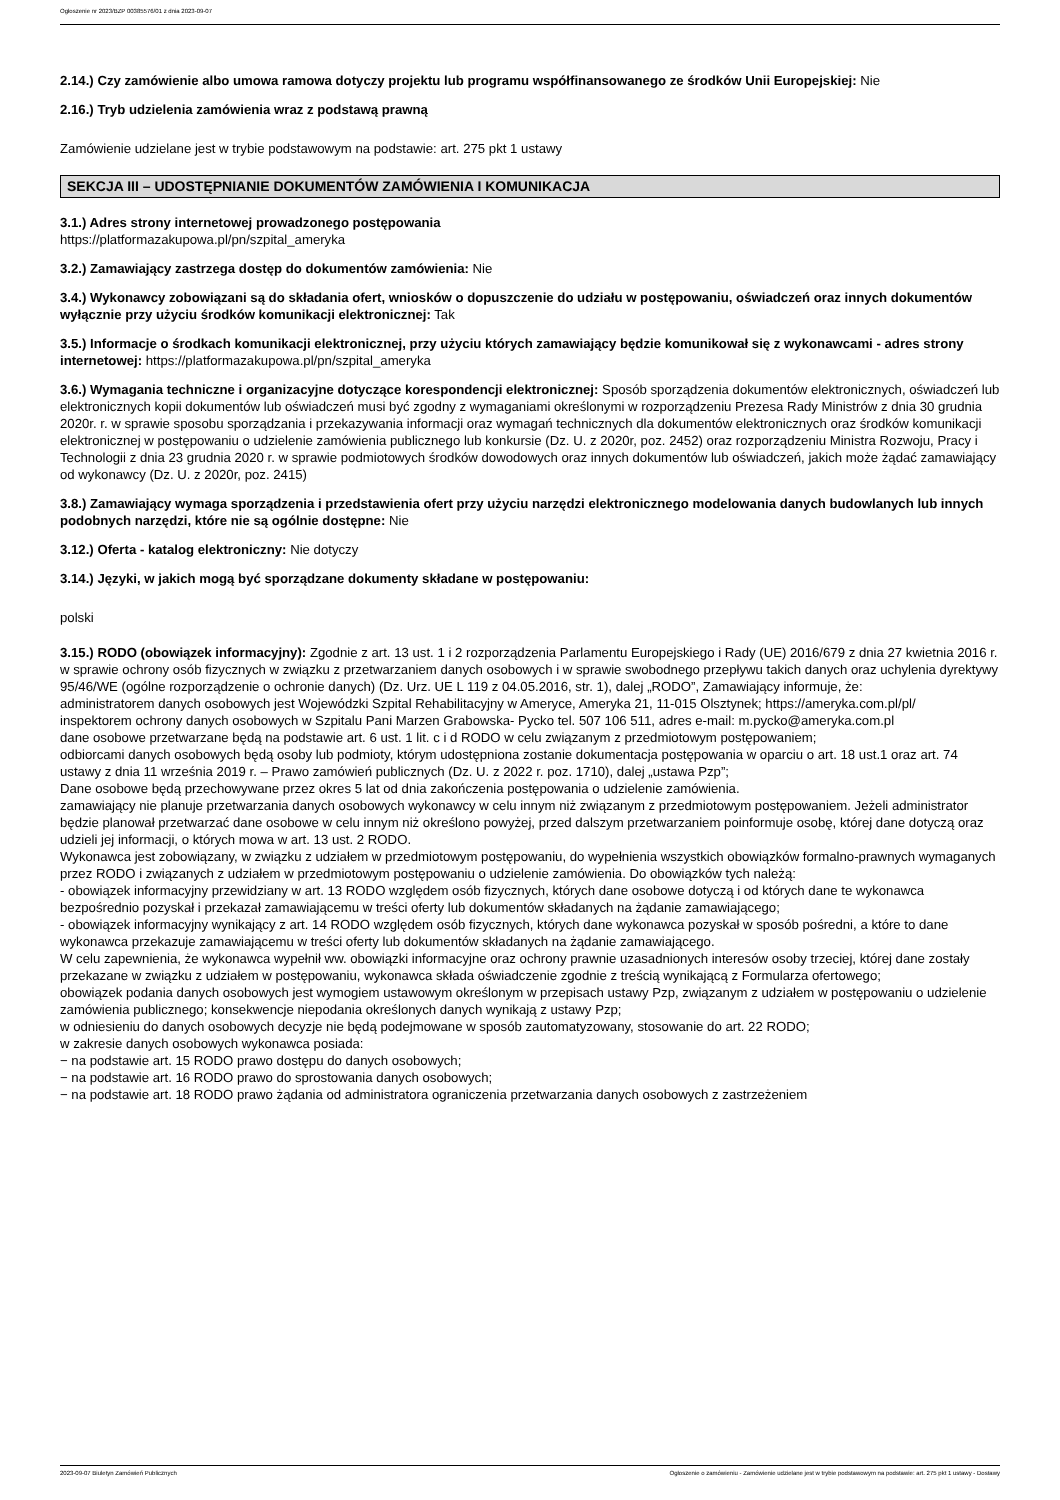Ogłoszenie nr 2023/BZP 00385576/01 z dnia 2023-09-07
2.14.) Czy zamówienie albo umowa ramowa dotyczy projektu lub programu współfinansowanego ze środków Unii Europejskiej: Nie
2.16.) Tryb udzielenia zamówienia wraz z podstawą prawną
Zamówienie udzielane jest w trybie podstawowym na podstawie: art. 275 pkt 1 ustawy
SEKCJA III – UDOSTĘPNIANIE DOKUMENTÓW ZAMÓWIENIA I KOMUNIKACJA
3.1.) Adres strony internetowej prowadzonego postępowania
https://platformazakupowa.pl/pn/szpital_ameryka
3.2.) Zamawiający zastrzega dostęp do dokumentów zamówienia: Nie
3.4.) Wykonawcy zobowiązani są do składania ofert, wniosków o dopuszczenie do udziału w postępowaniu, oświadczeń oraz innych dokumentów wyłącznie przy użyciu środków komunikacji elektronicznej: Tak
3.5.) Informacje o środkach komunikacji elektronicznej, przy użyciu których zamawiający będzie komunikował się z wykonawcami - adres strony internetowej: https://platformazakupowa.pl/pn/szpital_ameryka
3.6.) Wymagania techniczne i organizacyjne dotyczące korespondencji elektronicznej: Sposób sporządzenia dokumentów elektronicznych, oświadczeń lub elektronicznych kopii dokumentów lub oświadczeń musi być zgodny z wymaganiami określonymi w rozporządzeniu Prezesa Rady Ministrów z dnia 30 grudnia 2020r. r. w sprawie sposobu sporządzania i przekazywania informacji oraz wymagań technicznych dla dokumentów elektronicznych oraz środków komunikacji elektronicznej w postępowaniu o udzielenie zamówienia publicznego lub konkursie (Dz. U. z 2020r, poz. 2452) oraz rozporządzeniu Ministra Rozwoju, Pracy i Technologii z dnia 23 grudnia 2020 r. w sprawie podmiotowych środków dowodowych oraz innych dokumentów lub oświadczeń, jakich może żądać zamawiający od wykonawcy (Dz. U. z 2020r, poz. 2415)
3.8.) Zamawiający wymaga sporządzenia i przedstawienia ofert przy użyciu narzędzi elektronicznego modelowania danych budowlanych lub innych podobnych narzędzi, które nie są ogólnie dostępne: Nie
3.12.) Oferta - katalog elektroniczny: Nie dotyczy
3.14.) Języki, w jakich mogą być sporządzane dokumenty składane w postępowaniu:
polski
3.15.) RODO (obowiązek informacyjny): Zgodnie z art. 13 ust. 1 i 2 rozporządzenia Parlamentu Europejskiego i Rady (UE) 2016/679 z dnia 27 kwietnia 2016 r. w sprawie ochrony osób fizycznych w związku z przetwarzaniem danych osobowych i w sprawie swobodnego przepływu takich danych oraz uchylenia dyrektywy 95/46/WE (ogólne rozporządzenie o ochronie danych) (Dz. Urz. UE L 119 z 04.05.2016, str. 1), dalej „RODO”, Zamawiający informuje, że:
administratorem danych osobowych jest Wojewódzki Szpital Rehabilitacyjny w Ameryce, Ameryka 21, 11-015 Olsztynek; https://ameryka.com.pl/pl/
inspektorem ochrony danych osobowych w Szpitalu Pani Marzen Grabowska- Pycko tel. 507 106 511, adres e-mail: m.pycko@ameryka.com.pl
dane osobowe przetwarzane będą na podstawie art. 6 ust. 1 lit. c i d RODO w celu związanym z przedmiotowym postępowaniem;
odbiorcami danych osobowych będą osoby lub podmioty, którym udostępniona zostanie dokumentacja postępowania w oparciu o art. 18 ust.1 oraz art. 74 ustawy z dnia 11 września 2019 r. – Prawo zamówień publicznych (Dz. U. z 2022 r. poz. 1710), dalej „ustawa Pzp”;
Dane osobowe będą przechowywane przez okres 5 lat od dnia zakończenia postępowania o udzielenie zamówienia.
zamawiający nie planuje przetwarzania danych osobowych wykonawcy w celu innym niż związanym z przedmiotowym postępowaniem. Jeżeli administrator będzie planował przetwarzać dane osobowe w celu innym niż określono powyżej, przed dalszym przetwarzaniem poinformuje osobę, której dane dotyczą oraz udzieli jej informacji, o których mowa w art. 13 ust. 2 RODO.
Wykonawca jest zobowiązany, w związku z udziałem w przedmiotowym postępowaniu, do wypełnienia wszystkich obowiązków formalno-prawnych wymaganych przez RODO i związanych z udziałem w przedmiotowym postępowaniu o udzielenie zamówienia. Do obowiązków tych należą:
- obowiązek informacyjny przewidziany w art. 13 RODO względem osób fizycznych, których dane osobowe dotyczą i od których dane te wykonawca bezpośrednio pozyskał i przekazał zamawiającemu w treści oferty lub dokumentów składanych na żądanie zamawiającego;
- obowiązek informacyjny wynikający z art. 14 RODO względem osób fizycznych, których dane wykonawca pozyskał w sposób pośredni, a które to dane wykonawca przekazuje zamawiającemu w treści oferty lub dokumentów składanych na żądanie zamawiającego.
W celu zapewnienia, że wykonawca wypełnił ww. obowiązki informacyjne oraz ochrony prawnie uzasadnionych interesów osoby trzeciej, której dane zostały przekazane w związku z udziałem w postępowaniu, wykonawca składa oświadczenie zgodnie z treścią wynikającą z Formularza ofertowego;
obowiązek podania danych osobowych jest wymogiem ustawowym określonym w przepisach ustawy Pzp, związanym z udziałem w postępowaniu o udzielenie zamówienia publicznego; konsekwencje niepodania określonych danych wynikają z ustawy Pzp;
w odniesieniu do danych osobowych decyzje nie będą podejmowane w sposób zautomatyzowany, stosowanie do art. 22 RODO;
w zakresie danych osobowych wykonawca posiada:
− na podstawie art. 15 RODO prawo dostępu do danych osobowych;
− na podstawie art. 16 RODO prawo do sprostowania danych osobowych;
− na podstawie art. 18 RODO prawo żądania od administratora ograniczenia przetwarzania danych osobowych z zastrzeżeniem
2023-09-07 Biuletyn Zamówień Publicznych Ogłoszenie o zamówieniu - Zamówienie udzielane jest w trybie podstawowym na podstawie: art. 275 pkt 1 ustawy - Dostawy